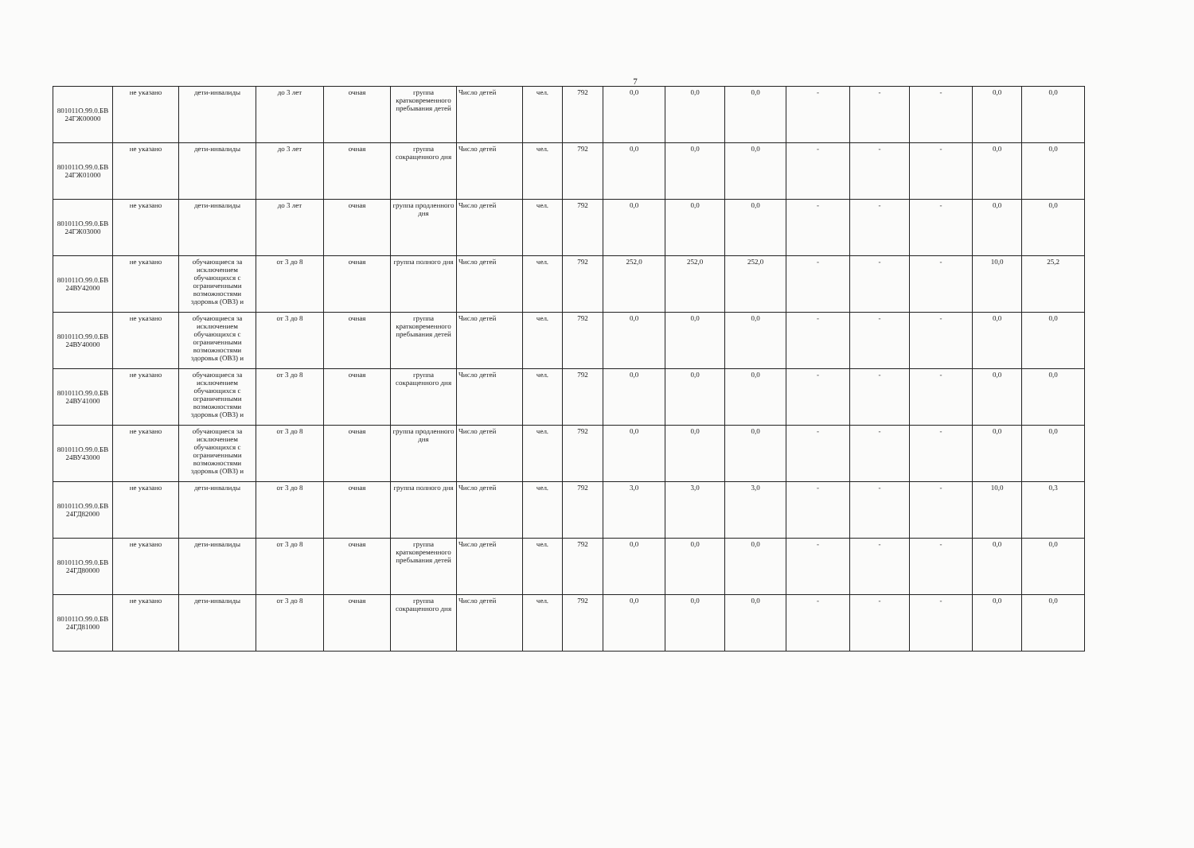7
| 801011О.99.0.БВ 24ГЖ00000 | не указано | дети-инвалиды | до 3 лет | очная | группа кратковременного пребывания детей | Число детей | чел. | 792 | 0,0 | 0,0 | 0,0 | - | - | - | 0,0 | 0,0 |
| 801011О.99.0.БВ 24ГЖ01000 | не указано | дети-инвалиды | до 3 лет | очная | группа сокращенного дня | Число детей | чел. | 792 | 0,0 | 0,0 | 0,0 | - | - | - | 0,0 | 0,0 |
| 801011О.99.0.БВ 24ГЖ03000 | не указано | дети-инвалиды | до 3 лет | очная | группа продленного дня | Число детей | чел. | 792 | 0,0 | 0,0 | 0,0 | - | - | - | 0,0 | 0,0 |
| 801011О.99.0.БВ 24ВУ42000 | не указано | обучающиеся за исключением обучающихся с ограниченными возможностями здоровья (ОВЗ) и | от 3 до 8 | очная | группа полного дня | Число детей | чел. | 792 | 252,0 | 252,0 | 252,0 | - | - | - | 10,0 | 25,2 |
| 801011О.99.0.БВ 24ВУ40000 | не указано | обучающиеся за исключением обучающихся с ограниченными возможностями здоровья (ОВЗ) и | от 3 до 8 | очная | группа кратковременного пребывания детей | Число детей | чел. | 792 | 0,0 | 0,0 | 0,0 | - | - | - | 0,0 | 0,0 |
| 801011О.99.0.БВ 24ВУ41000 | не указано | обучающиеся за исключением обучающихся с ограниченными возможностями здоровья (ОВЗ) и | от 3 до 8 | очная | группа сокращенного дня | Число детей | чел. | 792 | 0,0 | 0,0 | 0,0 | - | - | - | 0,0 | 0,0 |
| 801011О.99.0.БВ 24ВУ43000 | не указано | обучающиеся за исключением обучающихся с ограниченными возможностями здоровья (ОВЗ) и | от 3 до 8 | очная | группа продленного дня | Число детей | чел. | 792 | 0,0 | 0,0 | 0,0 | - | - | - | 0,0 | 0,0 |
| 801011О.99.0.БВ 24ГД82000 | не указано | дети-инвалиды | от 3 до 8 | очная | группа полного дня | Число детей | чел. | 792 | 3,0 | 3,0 | 3,0 | - | - | - | 10,0 | 0,3 |
| 801011О.99.0.БВ 24ГД80000 | не указано | дети-инвалиды | от 3 до 8 | очная | группа кратковременного пребывания детей | Число детей | чел. | 792 | 0,0 | 0,0 | 0,0 | - | - | - | 0,0 | 0,0 |
| 801011О.99.0.БВ 24ГД81000 | не указано | дети-инвалиды | от 3 до 8 | очная | группа сокращенного дня | Число детей | чел. | 792 | 0,0 | 0,0 | 0,0 | - | - | - | 0,0 | 0,0 |